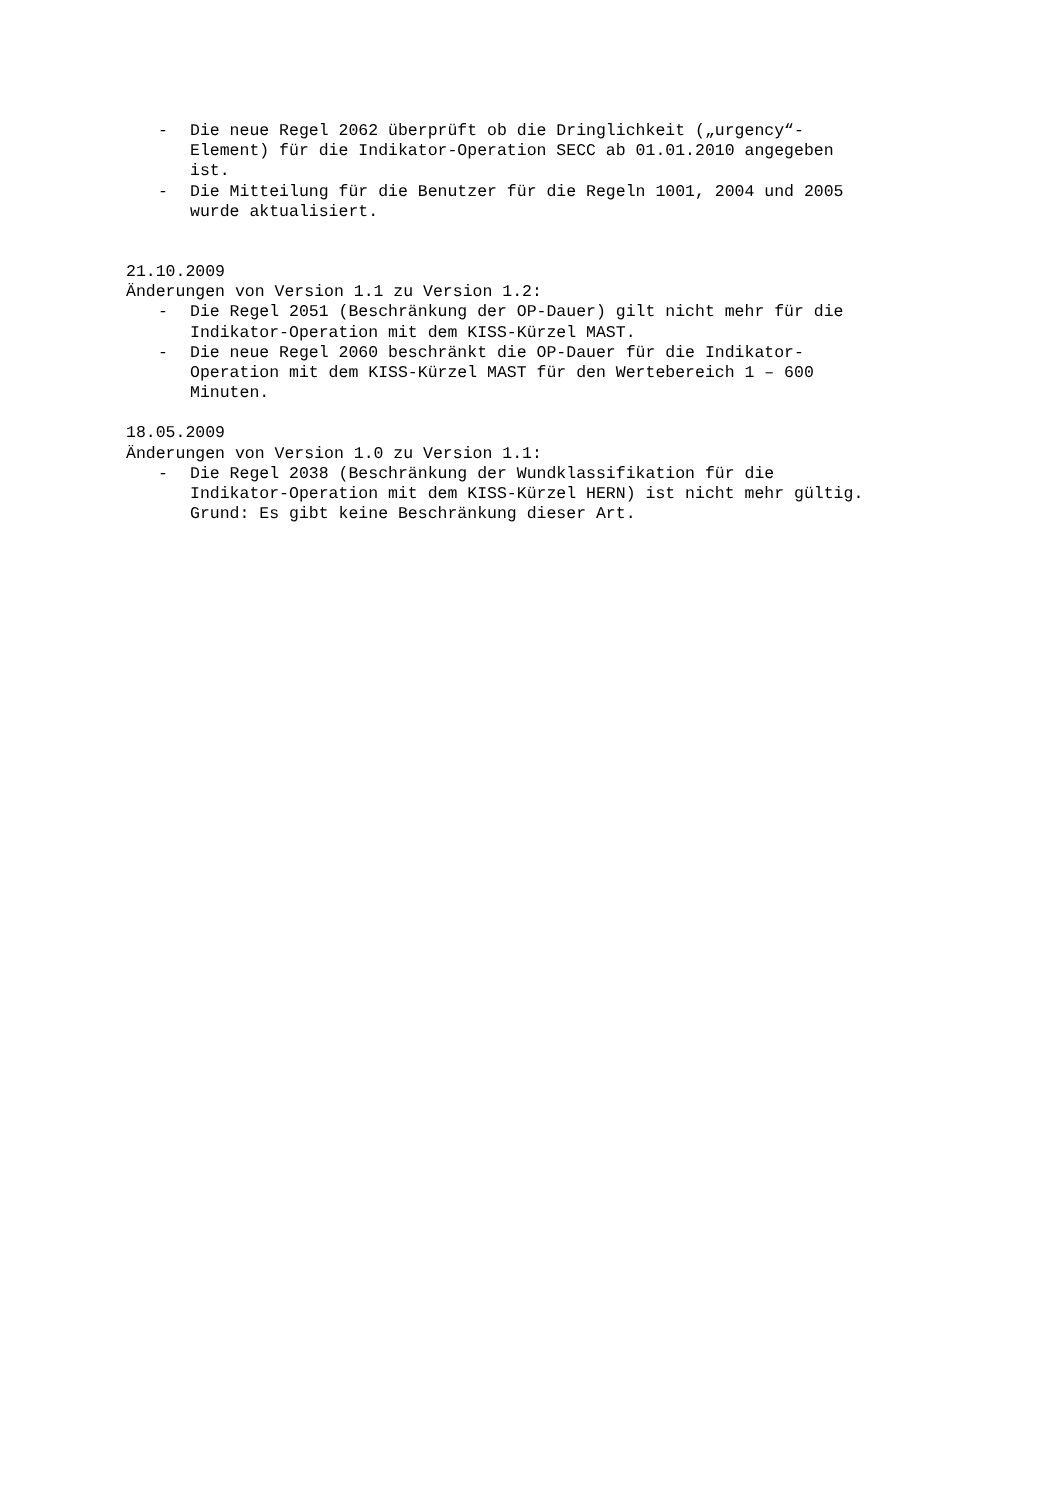- Die neue Regel 2062 überprüft ob die Dringlichkeit („urgency“- Element) für die Indikator-Operation SECC ab 01.01.2010 angegeben ist.
- Die Mitteilung für die Benutzer für die Regeln 1001, 2004 und 2005 wurde aktualisiert.
21.10.2009
Änderungen von Version 1.1 zu Version 1.2:
- Die Regel 2051 (Beschränkung der OP-Dauer) gilt nicht mehr für die Indikator-Operation mit dem KISS-Kürzel MAST.
- Die neue Regel 2060 beschränkt die OP-Dauer für die Indikator- Operation mit dem KISS-Kürzel MAST für den Wertebereich 1 – 600 Minuten.
18.05.2009
Änderungen von Version 1.0 zu Version 1.1:
- Die Regel 2038 (Beschränkung der Wundklassifikation für die Indikator-Operation mit dem KISS-Kürzel HERN) ist nicht mehr gültig. Grund: Es gibt keine Beschränkung dieser Art.